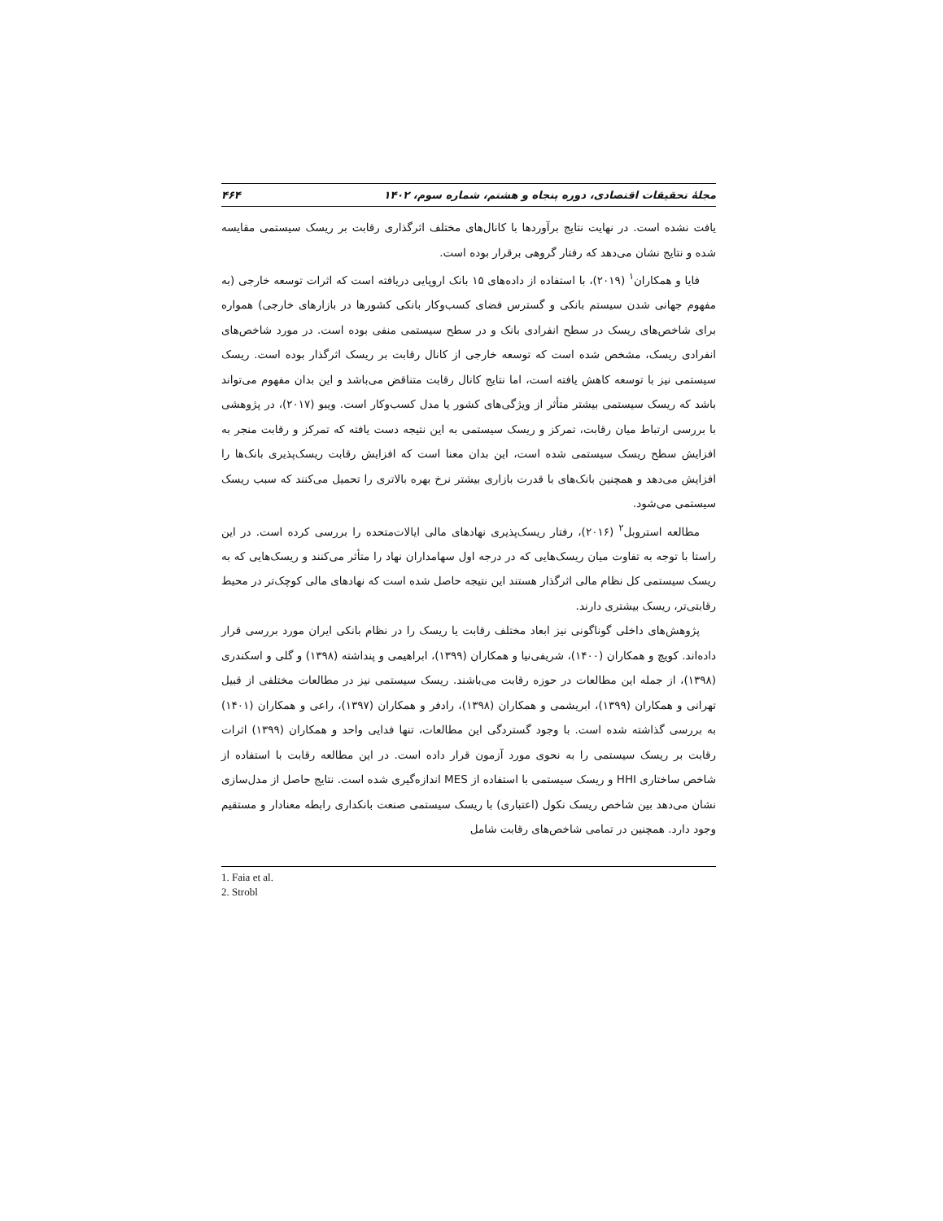مجلهٔ تحقیقات اقتصادی، دوره پنجاه و هشتم، شماره سوم، ۱۴۰۲ ۴۶۴
یافت نشده است. در نهایت نتایج برآوردها با کانال‌های مختلف اثرگذاری رقابت بر ریسک سیستمی مقایسه شده و نتایج نشان می‌دهد که رفتار گروهی برقرار بوده است.
فایا و همکاران<sup>۱</sup> (۲۰۱۹)، با استفاده از داده‌های ۱۵ بانک اروپایی دریافته است که اثرات توسعه خارجی (به مفهوم جهانی شدن سیستم بانکی و گسترس فضای کسب‌وکار بانکی کشورها در بازارهای خارجی) همواره برای شاخص‌های ریسک در سطح انفرادی بانک و در سطح سیستمی منفی بوده است. در مورد شاخص‌های انفرادی ریسک، مشخص شده است که توسعه خارجی از کانال رقابت بر ریسک اثرگذار بوده است. ریسک سیستمی نیز با توسعه کاهش یافته است، اما نتایج کانال رقابت متناقض می‌باشد و این بدان مفهوم می‌تواند باشد که ریسک سیستمی بیشتر متأثر از ویژگی‌های کشور یا مدل کسب‌وکار است. ویبو (۲۰۱۷)، در پژوهشی با بررسی ارتباط میان رقابت، تمرکز و ریسک سیستمی به این نتیجه دست یافته که تمرکز و رقابت منجر به افزایش سطح ریسک سیستمی شده است، این بدان معنا است که افزایش رقابت ریسک‌پذیری بانک‌ها را افزایش می‌دهد و همچنین بانک‌های با قدرت بازاری بیشتر نرخ بهره بالاتری را تحمیل می‌کنند که سبب ریسک سیستمی می‌شود.
مطالعه استروبل<sup>۲</sup> (۲۰۱۶)، رفتار ریسک‌پذیری نهادهای مالی ایالات‌متحده را بررسی کرده است. در این راستا با توجه به تفاوت میان ریسک‌هایی که در درجه اول سهامداران نهاد را متأثر می‌کنند و ریسک‌هایی که به ریسک سیستمی کل نظام مالی اثرگذار هستند این نتیجه حاصل شده است که نهادهای مالی کوچک‌تر در محیط رقابتی‌تر، ریسک بیشتری دارند.
پژوهش‌های داخلی گوناگونی نیز ابعاد مختلف رقابت یا ریسک را در نظام بانکی ایران مورد بررسی قرار داده‌اند. کویچ و همکاران (۱۴۰۰)، شریفی‌نیا و همکاران (۱۳۹۹)، ابراهیمی و پنداشته (۱۳۹۸) و گلی و اسکندری (۱۳۹۸)، از جمله این مطالعات در حوزه رقابت می‌باشند. ریسک سیستمی نیز در مطالعات مختلفی از قبیل تهرانی و همکاران (۱۳۹۹)، ابریشمی و همکاران (۱۳۹۸)، رادفر و همکاران (۱۳۹۷)، راعی و همکاران (۱۴۰۱) به بررسی گذاشته شده است. با وجود گستردگی این مطالعات، تنها فدایی واحد و همکاران (۱۳۹۹) اثرات رقابت بر ریسک سیستمی را به نحوی مورد آزمون قرار داده است. در این مطالعه رقابت با استفاده از شاخص ساختاری HHI و ریسک سیستمی با استفاده از MES اندازه‌گیری شده است. نتایج حاصل از مدل‌سازی نشان می‌دهد بین شاخص ریسک نکول (اعتباری) با ریسک سیستمی صنعت بانکداری رابطه معنادار و مستقیم وجود دارد. همچنین در تمامی شاخص‌های رقابت شامل
1. Faia et al.
2. Strobl